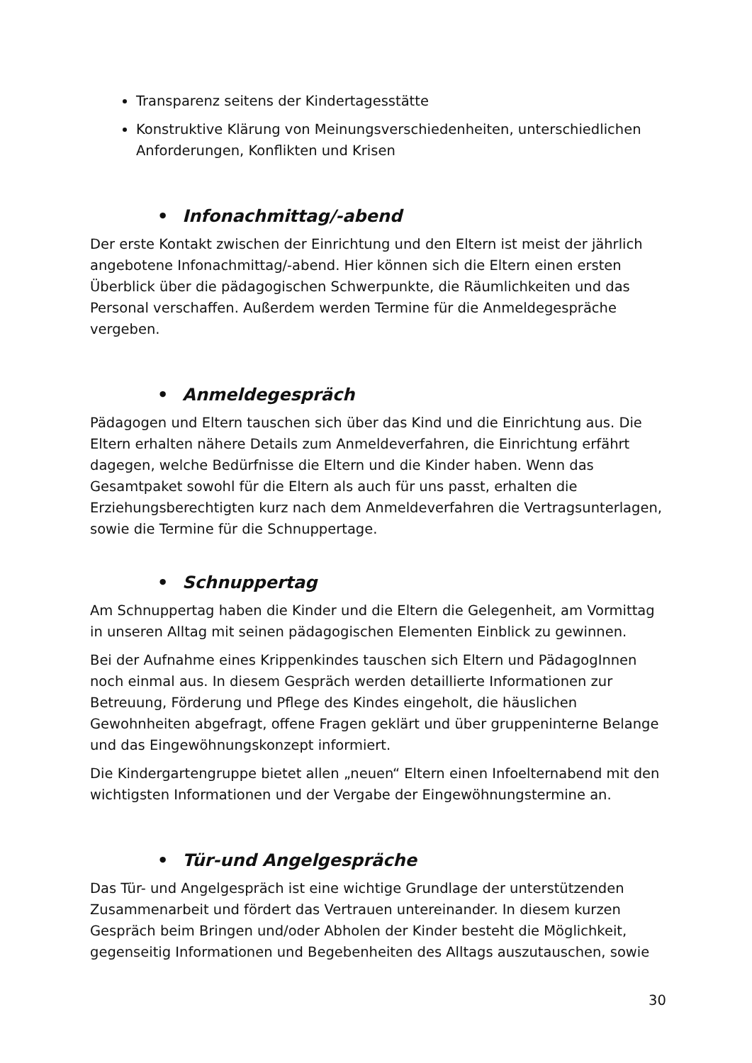Transparenz seitens der Kindertagesstätte
Konstruktive Klärung von Meinungsverschiedenheiten, unterschiedlichen Anforderungen, Konflikten und Krisen
• Infonachmittag/-abend
Der erste Kontakt zwischen der Einrichtung und den Eltern ist meist der jährlich angebotene Infonachmittag/-abend. Hier können sich die Eltern einen ersten Überblick über die pädagogischen Schwerpunkte, die Räumlichkeiten und das Personal verschaffen. Außerdem werden Termine für die Anmeldegespräche vergeben.
• Anmeldegespräch
Pädagogen und Eltern tauschen sich über das Kind und die Einrichtung aus. Die Eltern erhalten nähere Details zum Anmeldeverfahren, die Einrichtung erfährt dagegen, welche Bedürfnisse die Eltern und die Kinder haben. Wenn das Gesamtpaket sowohl für die Eltern als auch für uns passt, erhalten die Erziehungsberechtigten kurz nach dem Anmeldeverfahren die Vertragsunterlagen, sowie die Termine für die Schnuppertage.
• Schnuppertag
Am Schnuppertag haben die Kinder und die Eltern die Gelegenheit, am Vormittag in unseren Alltag mit seinen pädagogischen Elementen Einblick zu gewinnen.
Bei der Aufnahme eines Krippenkindes tauschen sich Eltern und PädagogInnen noch einmal aus. In diesem Gespräch werden detaillierte Informationen zur Betreuung, Förderung und Pflege des Kindes eingeholt, die häuslichen Gewohnheiten abgefragt, offene Fragen geklärt und über gruppeninterne Belange und das Eingewöhnungskonzept informiert.
Die Kindergartengruppe bietet allen „neuen“ Eltern einen Infoelternabend mit den wichtigsten Informationen und der Vergabe der Eingewöhnungstermine an.
• Tür-und Angelgespräche
Das Tür- und Angelgespräch ist eine wichtige Grundlage der unterstützenden Zusammenarbeit und fördert das Vertrauen untereinander. In diesem kurzen Gespräch beim Bringen und/oder Abholen der Kinder besteht die Möglichkeit, gegenseitig Informationen und Begebenheiten des Alltags auszutauschen, sowie
30